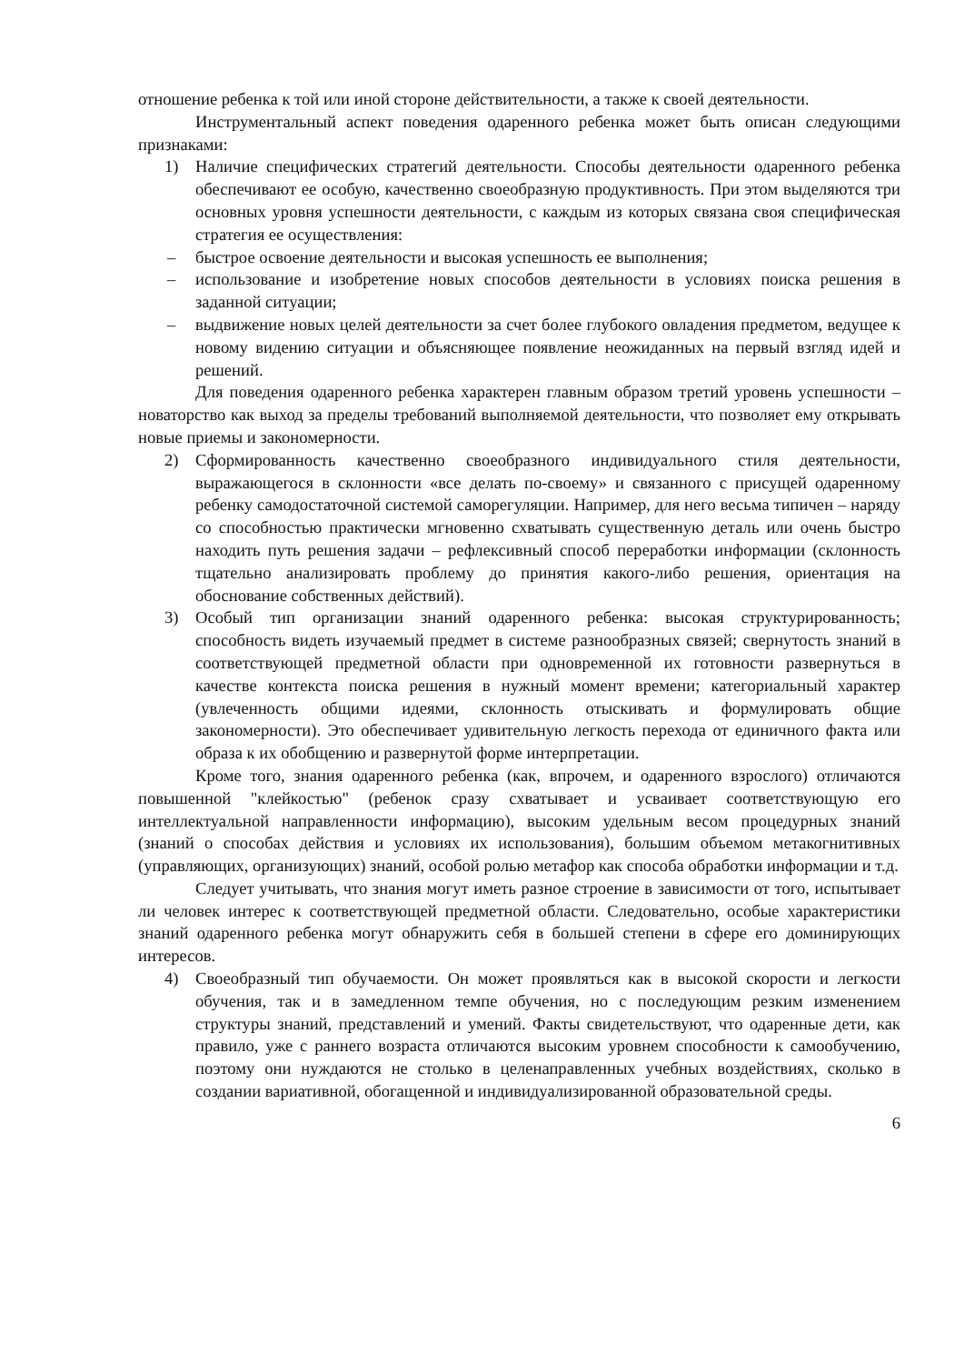отношение ребенка к той или иной стороне действительности, а также к своей деятельности.
Инструментальный аспект поведения одаренного ребенка может быть описан следующими признаками:
1) Наличие специфических стратегий деятельности. Способы деятельности одаренного ребенка обеспечивают ее особую, качественно своеобразную продуктивность. При этом выделяются три основных уровня успешности деятельности, с каждым из которых связана своя специфическая стратегия ее осуществления:
– быстрое освоение деятельности и высокая успешность ее выполнения;
– использование и изобретение новых способов деятельности в условиях поиска решения в заданной ситуации;
– выдвижение новых целей деятельности за счет более глубокого овладения предметом, ведущее к новому видению ситуации и объясняющее появление неожиданных на первый взгляд идей и решений.
Для поведения одаренного ребенка характерен главным образом третий уровень успешности – новаторство как выход за пределы требований выполняемой деятельности, что позволяет ему открывать новые приемы и закономерности.
2) Сформированность качественно своеобразного индивидуального стиля деятельности, выражающегося в склонности «все делать по-своему» и связанного с присущей одаренному ребенку самодостаточной системой саморегуляции. Например, для него весьма типичен – наряду со способностью практически мгновенно схватывать существенную деталь или очень быстро находить путь решения задачи – рефлексивный способ переработки информации (склонность тщательно анализировать проблему до принятия какого-либо решения, ориентация на обоснование собственных действий).
3) Особый тип организации знаний одаренного ребенка: высокая структурированность; способность видеть изучаемый предмет в системе разнообразных связей; свернутость знаний в соответствующей предметной области при одновременной их готовности развернуться в качестве контекста поиска решения в нужный момент времени; категориальный характер (увлеченность общими идеями, склонность отыскивать и формулировать общие закономерности). Это обеспечивает удивительную легкость перехода от единичного факта или образа к их обобщению и развернутой форме интерпретации.
Кроме того, знания одаренного ребенка (как, впрочем, и одаренного взрослого) отличаются повышенной "клейкостью" (ребенок сразу схватывает и усваивает соответствующую его интеллектуальной направленности информацию), высоким удельным весом процедурных знаний (знаний о способах действия и условиях их использования), большим объемом метакогнитивных (управляющих, организующих) знаний, особой ролью метафор как способа обработки информации и т.д.
Следует учитывать, что знания могут иметь разное строение в зависимости от того, испытывает ли человек интерес к соответствующей предметной области. Следовательно, особые характеристики знаний одаренного ребенка могут обнаружить себя в большей степени в сфере его доминирующих интересов.
4) Своеобразный тип обучаемости. Он может проявляться как в высокой скорости и легкости обучения, так и в замедленном темпе обучения, но с последующим резким изменением структуры знаний, представлений и умений. Факты свидетельствуют, что одаренные дети, как правило, уже с раннего возраста отличаются высоким уровнем способности к самообучению, поэтому они нуждаются не столько в целенаправленных учебных воздействиях, сколько в создании вариативной, обогащенной и индивидуализированной образовательной среды.
6